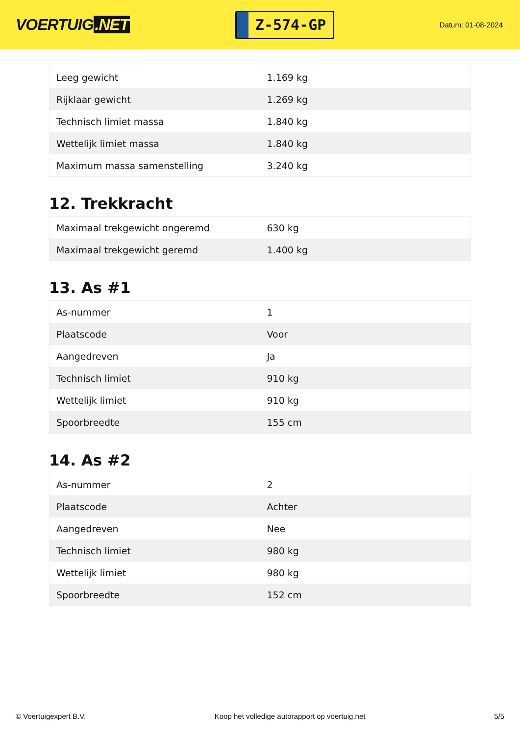VOERTUIG.NET
Z-574-GP
Datum: 01-08-2024
| Leeg gewicht | 1.169 kg |
| Rijklaar gewicht | 1.269 kg |
| Technisch limiet massa | 1.840 kg |
| Wettelijk limiet massa | 1.840 kg |
| Maximum massa samenstelling | 3.240 kg |
12. Trekkracht
| Maximaal trekgewicht ongeremd | 630 kg |
| Maximaal trekgewicht geremd | 1.400 kg |
13. As #1
| As-nummer | 1 |
| Plaatscode | Voor |
| Aangedreven | Ja |
| Technisch limiet | 910 kg |
| Wettelijk limiet | 910 kg |
| Spoorbreedte | 155 cm |
14. As #2
| As-nummer | 2 |
| Plaatscode | Achter |
| Aangedreven | Nee |
| Technisch limiet | 980 kg |
| Wettelijk limiet | 980 kg |
| Spoorbreedte | 152 cm |
© Voertuigexpert B.V. Koop het volledige autorapport op voertuig.net 5/5